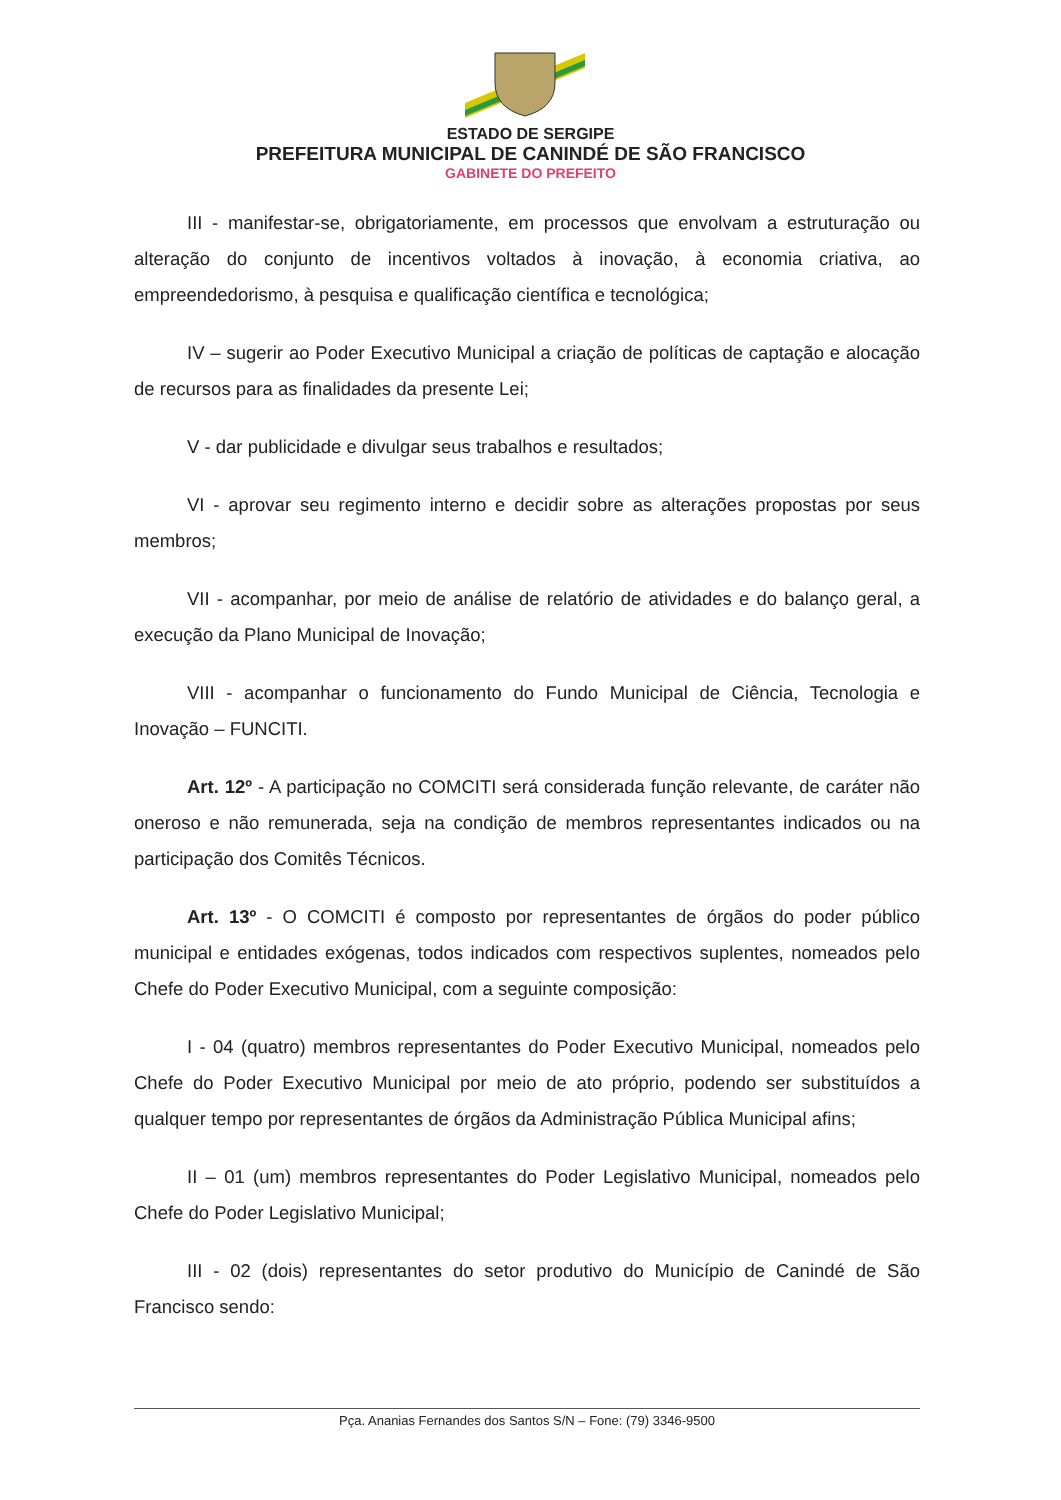ESTADO DE SERGIPE
PREFEITURA MUNICIPAL DE CANINDÉ DE SÃO FRANCISCO
GABINETE DO PREFEITO
III - manifestar-se, obrigatoriamente, em processos que envolvam a estruturação ou alteração do conjunto de incentivos voltados à inovação, à economia criativa, ao empreendedorismo, à pesquisa e qualificação científica e tecnológica;
IV – sugerir ao Poder Executivo Municipal a criação de políticas de captação e alocação de recursos para as finalidades da presente Lei;
V - dar publicidade e divulgar seus trabalhos e resultados;
VI - aprovar seu regimento interno e decidir sobre as alterações propostas por seus membros;
VII - acompanhar, por meio de análise de relatório de atividades e do balanço geral, a execução da Plano Municipal de Inovação;
VIII - acompanhar o funcionamento do Fundo Municipal de Ciência, Tecnologia e Inovação – FUNCITI.
Art. 12º - A participação no COMCITI será considerada função relevante, de caráter não oneroso e não remunerada, seja na condição de membros representantes indicados ou na participação dos Comitês Técnicos.
Art. 13º - O COMCITI é composto por representantes de órgãos do poder público municipal e entidades exógenas, todos indicados com respectivos suplentes, nomeados pelo Chefe do Poder Executivo Municipal, com a seguinte composição:
I - 04 (quatro) membros representantes do Poder Executivo Municipal, nomeados pelo Chefe do Poder Executivo Municipal por meio de ato próprio, podendo ser substituídos a qualquer tempo por representantes de órgãos da Administração Pública Municipal afins;
II – 01 (um) membros representantes do Poder Legislativo Municipal, nomeados pelo Chefe do Poder Legislativo Municipal;
III - 02 (dois) representantes do setor produtivo do Município de Canindé de São Francisco sendo:
Pça. Ananias Fernandes dos Santos S/N – Fone: (79) 3346-9500